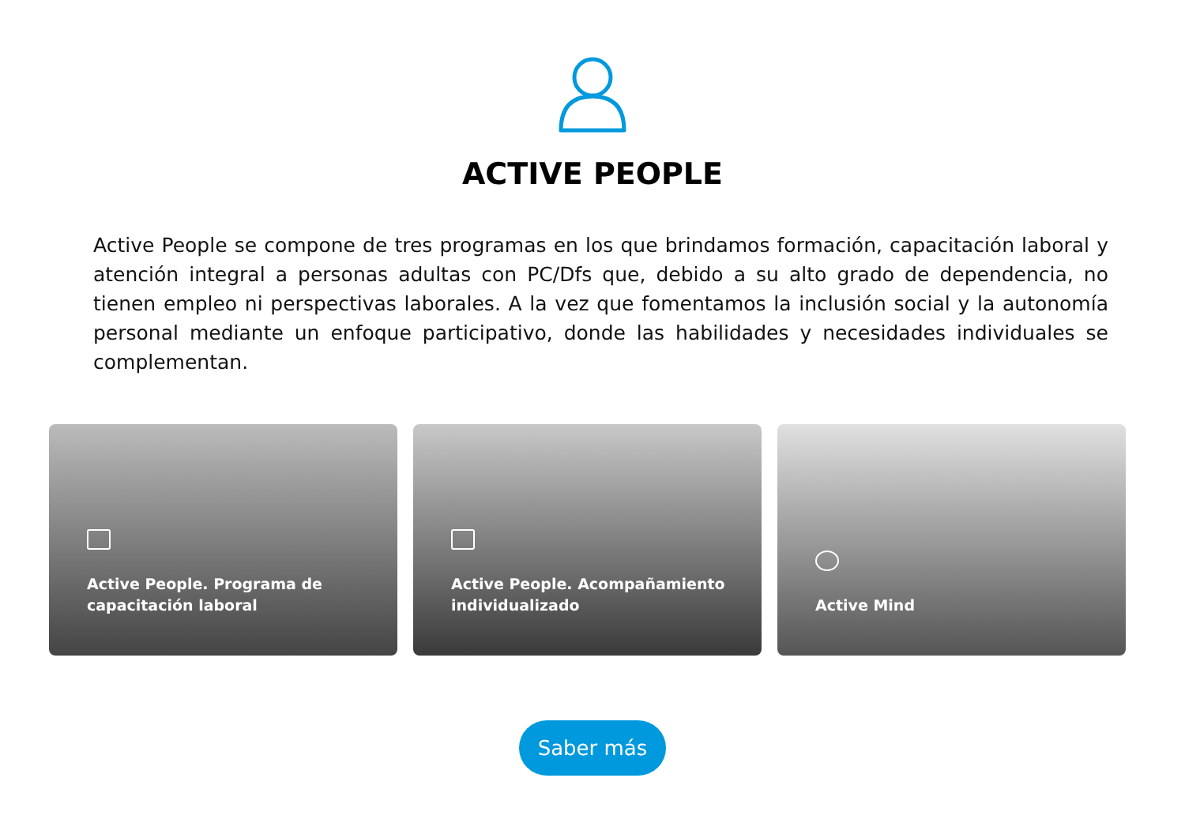ACTIVE PEOPLE
Active People se compone de tres programas en los que brindamos formación, capacitación laboral y atención integral a personas adultas con PC/Dfs que, debido a su alto grado de dependencia, no tienen empleo ni perspectivas laborales. A la vez que fomentamos la inclusión social y la autonomía personal mediante un enfoque participativo, donde las habilidades y necesidades individuales se complementan.
Active People. Programa de
capacitación laboral
Active People. Acompañamiento
individualizado
Active Mind
Saber más